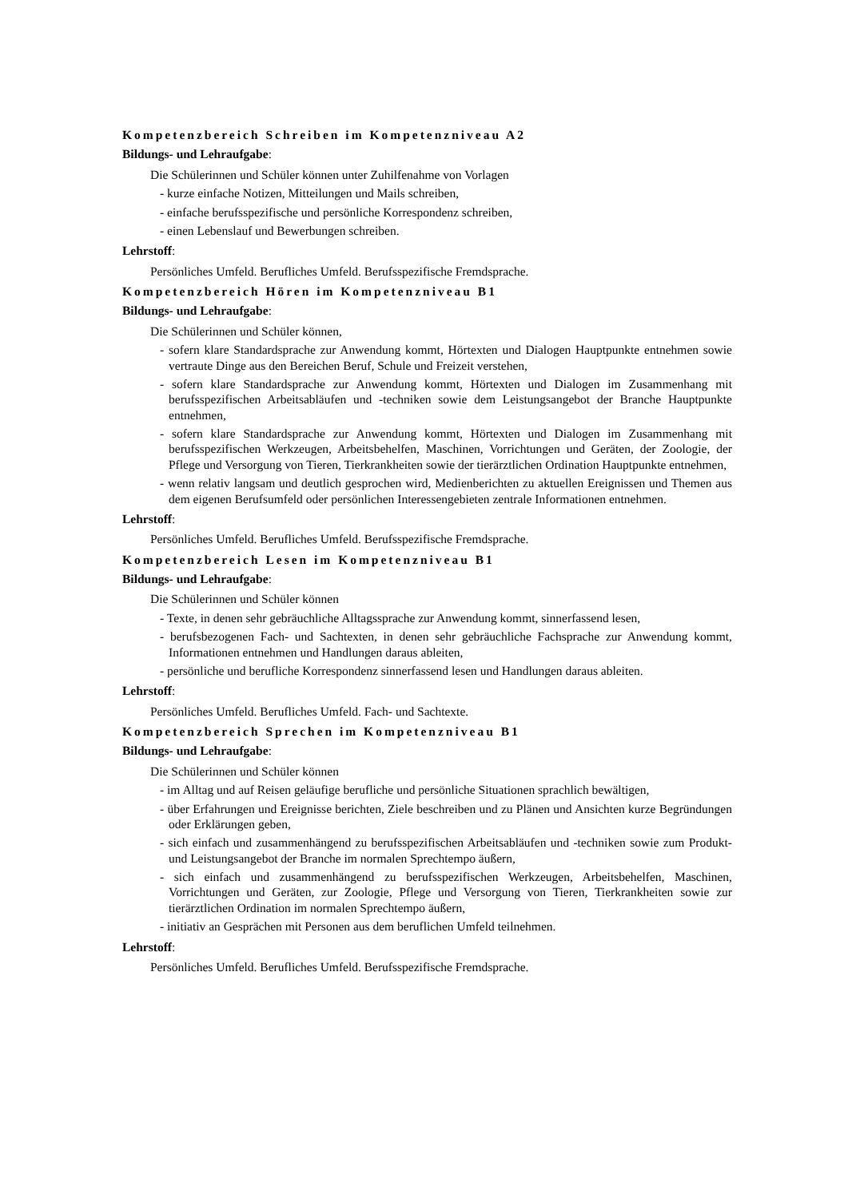Kompetenzbereich Schreiben im Kompetenzniveau A2
Bildungs- und Lehraufgabe:
Die Schülerinnen und Schüler können unter Zuhilfenahme von Vorlagen
- kurze einfache Notizen, Mitteilungen und Mails schreiben,
- einfache berufsspezifische und persönliche Korrespondenz schreiben,
- einen Lebenslauf und Bewerbungen schreiben.
Lehrstoff:
Persönliches Umfeld. Berufliches Umfeld. Berufsspezifische Fremdsprache.
Kompetenzbereich Hören im Kompetenzniveau B1
Bildungs- und Lehraufgabe:
Die Schülerinnen und Schüler können,
- sofern klare Standardsprache zur Anwendung kommt, Hörtexten und Dialogen Hauptpunkte entnehmen sowie vertraute Dinge aus den Bereichen Beruf, Schule und Freizeit verstehen,
- sofern klare Standardsprache zur Anwendung kommt, Hörtexten und Dialogen im Zusammenhang mit berufsspezifischen Arbeitsabläufen und -techniken sowie dem Leistungsangebot der Branche Hauptpunkte entnehmen,
- sofern klare Standardsprache zur Anwendung kommt, Hörtexten und Dialogen im Zusammenhang mit berufsspezifischen Werkzeugen, Arbeitsbehelfen, Maschinen, Vorrichtungen und Geräten, der Zoologie, der Pflege und Versorgung von Tieren, Tierkrankheiten sowie der tierärztlichen Ordination Hauptpunkte entnehmen,
- wenn relativ langsam und deutlich gesprochen wird, Medienberichten zu aktuellen Ereignissen und Themen aus dem eigenen Berufsumfeld oder persönlichen Interessengebieten zentrale Informationen entnehmen.
Lehrstoff:
Persönliches Umfeld. Berufliches Umfeld. Berufsspezifische Fremdsprache.
Kompetenzbereich Lesen im Kompetenzniveau B1
Bildungs- und Lehraufgabe:
Die Schülerinnen und Schüler können
- Texte, in denen sehr gebräuchliche Alltagssprache zur Anwendung kommt, sinnerfassend lesen,
- berufsbezogenen Fach- und Sachtexten, in denen sehr gebräuchliche Fachsprache zur Anwendung kommt, Informationen entnehmen und Handlungen daraus ableiten,
- persönliche und berufliche Korrespondenz sinnerfassend lesen und Handlungen daraus ableiten.
Lehrstoff:
Persönliches Umfeld. Berufliches Umfeld. Fach- und Sachtexte.
Kompetenzbereich Sprechen im Kompetenzniveau B1
Bildungs- und Lehraufgabe:
Die Schülerinnen und Schüler können
- im Alltag und auf Reisen geläufige berufliche und persönliche Situationen sprachlich bewältigen,
- über Erfahrungen und Ereignisse berichten, Ziele beschreiben und zu Plänen und Ansichten kurze Begründungen oder Erklärungen geben,
- sich einfach und zusammenhängend zu berufsspezifischen Arbeitsabläufen und -techniken sowie zum Produkt- und Leistungsangebot der Branche im normalen Sprechtempo äußern,
- sich einfach und zusammenhängend zu berufsspezifischen Werkzeugen, Arbeitsbehelfen, Maschinen, Vorrichtungen und Geräten, zur Zoologie, Pflege und Versorgung von Tieren, Tierkrankheiten sowie zur tierärztlichen Ordination im normalen Sprechtempo äußern,
- initiativ an Gesprächen mit Personen aus dem beruflichen Umfeld teilnehmen.
Lehrstoff:
Persönliches Umfeld. Berufliches Umfeld. Berufsspezifische Fremdsprache.